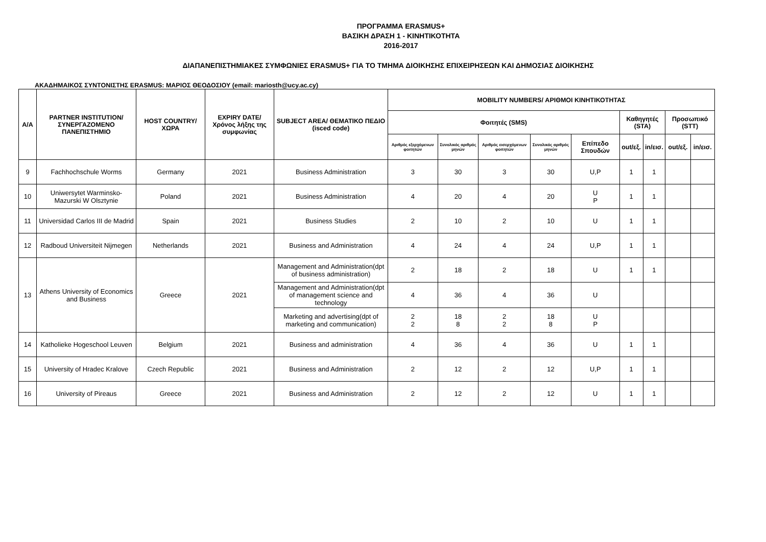ΠΡΟΓΡΑΜΜΑ ERASMUS+
ΒΑΣΙΚΗ ΔΡΑΣΗ 1 - ΚΙΝΗΤΙΚΟΤΗΤΑ
2016-2017
ΔΙΑΠΑΝΕΠΙΣΤΗΜΙΑΚΕΣ ΣΥΜΦΩΝΙΕΣ ERASMUS+ ΓΙΑ ΤΟ ΤΜΗΜΑ ΔΙΟΙΚΗΣΗΣ ΕΠΙΧΕΙΡΗΣΕΩΝ ΚΑΙ ΔΗΜΟΣΙΑΣ ΔΙΟΙΚΗΣΗΣ
ΑΚΑΔΗΜΑΙΚΟΣ ΣΥΝΤΟΝΙΣΤΗΣ ERASMUS: ΜΑΡΙΟΣ ΘΕΟΔΟΣΙΟΥ (email: mariosth@ucy.ac.cy)
| A/A | PARTNER INSTITUTION/ ΣΥΝΕΡΓΑΖΟΜΕΝΟ ΠΑΝΕΠΙΣΤΗΜΙΟ | HOST COUNTRY/ ΧΩΡΑ | EXPIRY DATE/ Χρόνος λήξης της συμφωνίας | SUBJECT AREA/ ΘΕΜΑΤΙΚΟ ΠΕΔΙΟ (isced code) | MOBILITY NUMBERS/ ΑΡΙΘΜΟΙ ΚΙΝΗΤΙΚΟΤΗΤΑΣ | | | | | | | | |
| --- | --- | --- | --- | --- | --- | --- | --- | --- | --- | --- | --- | --- | --- |
| | | | | | Φοιτητές (SMS) | | | | | Καθηγητές (STA) | | Προσωπικό (STT) | |
| | | | | | Αριθμός εξερχόμενων φοιτητών | Συνολικός αριθμός μηνών | Αριθμός εισερχόμενων φοιτητών | Συνολικός αριθμός μηνών | Επίπεδο Σπουδών | out/εξ. | in/εισ. | out/εξ. | in/εισ. |
| 9 | Fachhochschule Worms | Germany | 2021 | Business Administration | 3 | 30 | 3 | 30 | U,P | 1 | 1 | | |
| 10 | Uniwersytet Warminsko-Mazurski W Olsztynie | Poland | 2021 | Business Administration | 4 | 20 | 4 | 20 | U P | 1 | 1 | | |
| 11 | Universidad Carlos III de Madrid | Spain | 2021 | Business Studies | 2 | 10 | 2 | 10 | U | 1 | 1 | | |
| 12 | Radboud Universiteit Nijmegen | Netherlands | 2021 | Business and Administration | 4 | 24 | 4 | 24 | U,P | 1 | 1 | | |
| 13 | Athens University of Economics and Business | Greece | 2021 | Management and Administration(dpt of business administration) | 2 | 18 | 2 | 18 | U | 1 | 1 | | |
| | | | | Management and Administration(dpt of management science and technology | 4 | 36 | 4 | 36 | U | | | | |
| | | | | Marketing and advertising(dpt of marketing and communication) | 2 2 | 18 8 | 2 2 | 18 8 | U P | | | | |
| 14 | Katholieke Hogeschool Leuven | Belgium | 2021 | Business and administration | 4 | 36 | 4 | 36 | U | 1 | 1 | | |
| 15 | University of Hradec Kralove | Czech Republic | 2021 | Business and Administration | 2 | 12 | 2 | 12 | U,P | 1 | 1 | | |
| 16 | University of Pireaus | Greece | 2021 | Business and Administration | 2 | 12 | 2 | 12 | U | 1 | 1 | | |